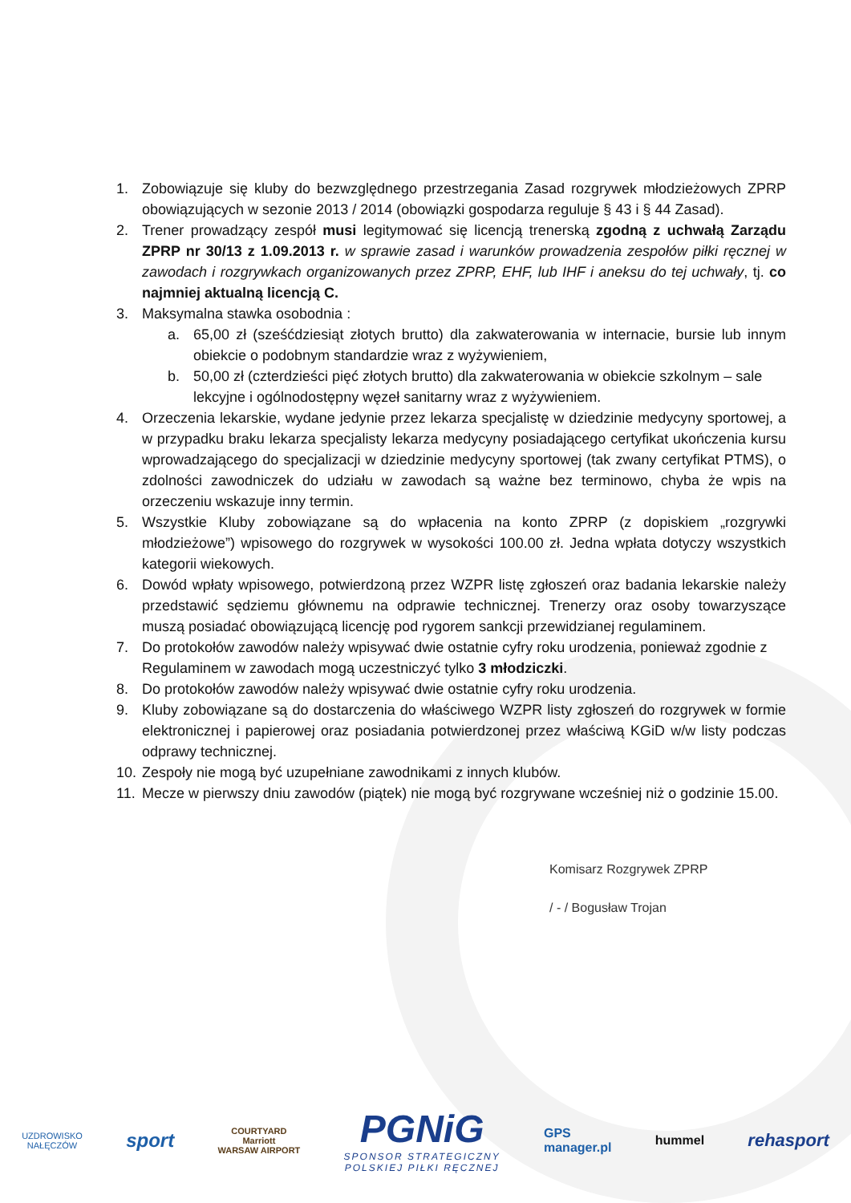1. Zobowiązuje się kluby do bezwzględnego przestrzegania Zasad rozgrywek młodzieżowych ZPRP obowiązujących w sezonie 2013 / 2014 (obowiązki gospodarza reguluje § 43 i § 44 Zasad).
2. Trener prowadzący zespół musi legitymować się licencją trenerską zgodną z uchwałą Zarządu ZPRP nr 30/13 z 1.09.2013 r. w sprawie zasad i warunków prowadzenia zespołów piłki ręcznej w zawodach i rozgrywkach organizowanych przez ZPRP, EHF, lub IHF i aneksu do tej uchwały, tj. co najmniej aktualną licencją C.
3. Maksymalna stawka osobodnia :
a. 65,00 zł (sześćdziesiąt złotych brutto) dla zakwaterowania w internacie, bursie lub innym obiekcie o podobnym standardzie wraz z wyżywieniem,
b. 50,00 zł (czterdzieści pięć złotych brutto) dla zakwaterowania w obiekcie szkolnym – sale lekcyjne i ogólnodostępny węzeł sanitarny wraz z wyżywieniem.
4. Orzeczenia lekarskie, wydane jedynie przez lekarza specjalistę w dziedzinie medycyny sportowej, a w przypadku braku lekarza specjalisty lekarza medycyny posiadającego certyfikat ukończenia kursu wprowadzającego do specjalizacji w dziedzinie medycyny sportowej (tak zwany certyfikat PTMS), o zdolności zawodniczek do udziału w zawodach są ważne bez terminowo, chyba że wpis na orzeczeniu wskazuje inny termin.
5. Wszystkie Kluby zobowiązane są do wpłacenia na konto ZPRP (z dopiskiem „rozgrywki młodzieżowe”) wpisowego do rozgrywek w wysokości 100.00 zł. Jedna wpłata dotyczy wszystkich kategorii wiekowych.
6. Dowód wpłaty wpisowego, potwierdzoną przez WZPR listę zgłoszeń oraz badania lekarskie należy przedstawić sędziemu głównemu na odprawie technicznej. Trenerzy oraz osoby towarzyszące muszą posiadać obowiązującą licencję pod rygorem sankcji przewidzianej regulaminem.
7. Do protokołów zawodów należy wpisywać dwie ostatnie cyfry roku urodzenia, ponieważ zgodnie z Regulaminem w zawodach mogą uczestniczyć tylko 3 młodziczki.
8. Do protokołów zawodów należy wpisywać dwie ostatnie cyfry roku urodzenia.
9. Kluby zobowiązane są do dostarczenia do właściwego WZPR listy zgłoszeń do rozgrywek w formie elektronicznej i papierowej oraz posiadania potwierdzonej przez właściwą KGiD w/w listy podczas odprawy technicznej.
10.
Zespoły nie mogą być uzupełniane zawodnikami z innych klubów.
11.
Mecze w pierwszy dniu zawodów (piątek) nie mogą być rozgrywane wcześniej niż o godzinie 15.00.
Komisarz Rozgrywek ZPRP
/ - / Bogusław Trojan
UZDROWISKO
NAŁĘCZÓW
sport
COURTYARD
Marriott
WARSAW AIRPORT
PGNiG
SPONSOR STRATEGICZNY
POLSKIEJ PIŁKI RĘCZNEJ
GPS
manager.pl
hummel
rehasport